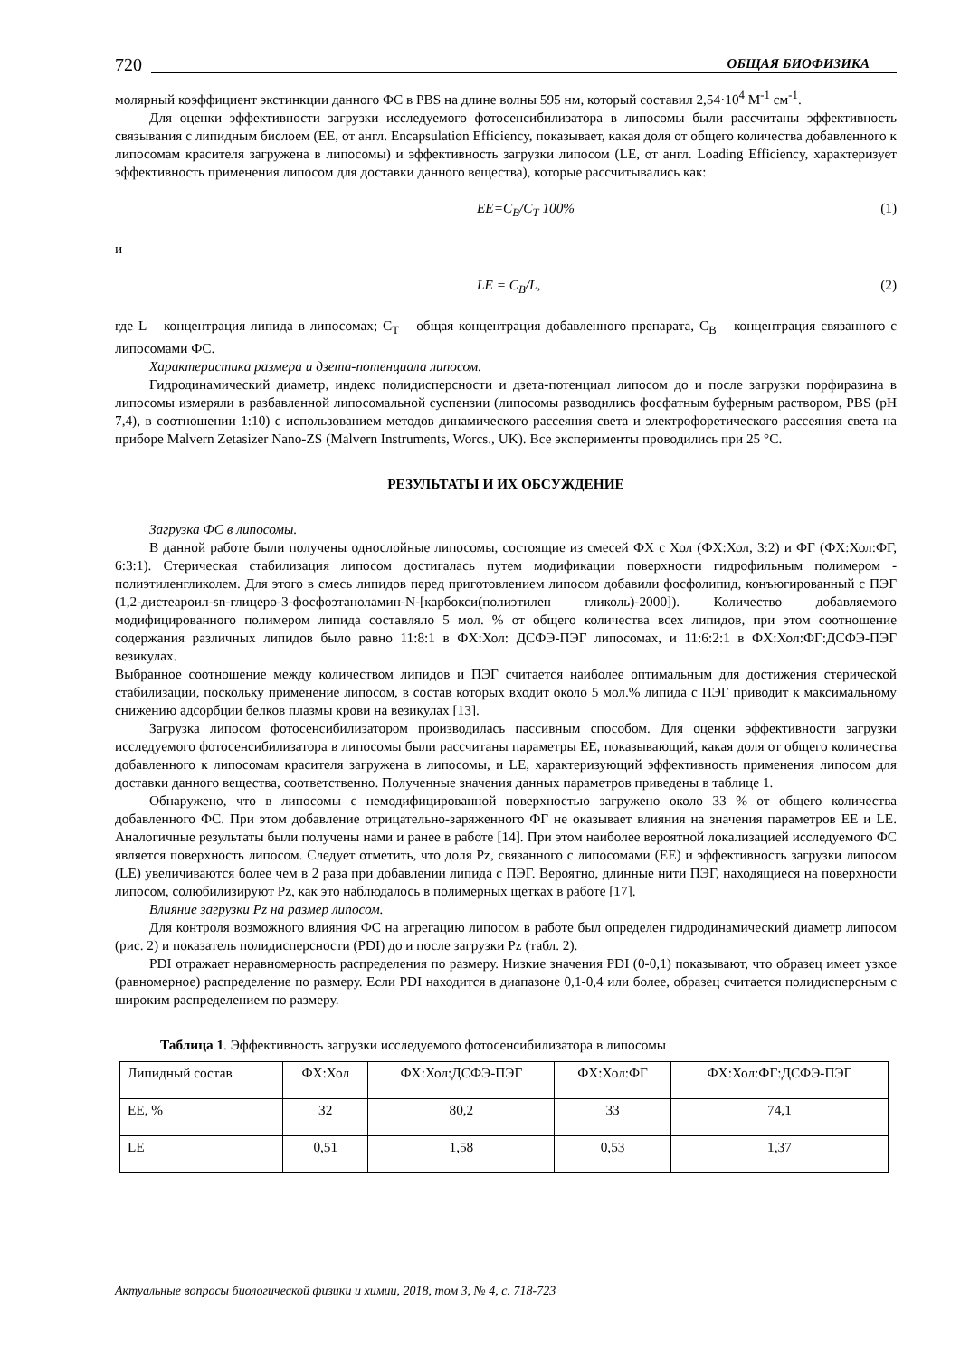720 ОБЩАЯ БИОФИЗИКА
молярный коэффициент экстинкции данного ФС в PBS на длине волны 595 нм, который составил 2,54·10<sup>4</sup> М<sup>-1</sup> см<sup>-1</sup>.
Для оценки эффективности загрузки исследуемого фотосенсибилизатора в липосомы были рассчитаны эффективность связывания с липидным бислоем (ЕЕ, от англ. Encapsulation Efficiency, показывает, какая доля от общего количества добавленного к липосомам красителя загружена в липосомы) и эффективность загрузки липосом (LE, от англ. Loading Efficiency, характеризует эффективность применения липосом для доставки данного вещества), которые рассчитывались как:
EE=C<sub>B</sub>/C<sub>T</sub> 100% (1)
и
LE = C<sub>B</sub>/L, (2)
где L – концентрация липида в липосомах; C<sub>T</sub> – общая концентрация добавленного препарата, C<sub>B</sub> – концентрация связанного с липосомами ФС.
Характеристика размера и дзета-потенциала липосом.
Гидродинамический диаметр, индекс полидисперсности и дзета-потенциал липосом до и после загрузки порфиразина в липосомы измеряли в разбавленной липосомальной суспензии (липосомы разводились фосфатным буферным раствором, PBS (pH 7,4), в соотношении 1:10) с использованием методов динамического рассеяния света и электрофоретического рассеяния света на приборе Malvern Zetasizer Nano-ZS (Malvern Instruments, Worcs., UK). Все эксперименты проводились при 25 °С.
РЕЗУЛЬТАТЫ И ИХ ОБСУЖДЕНИЕ
Загрузка ФС в липосомы.
В данной работе были получены однослойные липосомы, состоящие из смесей ФХ с Хол (ФХ:Хол, 3:2) и ФГ (ФХ:Хол:ФГ, 6:3:1). Стерическая стабилизация липосом достигалась путем модификации поверхности гидрофильным полимером - полиэтиленгликолем. Для этого в смесь липидов перед приготовлением липосом добавили фосфолипид, конъюгированный с ПЭГ (1,2-дистеароил-sn-глицеро-3-фосфоэтаноламин-N-[карбокси(полиэтилен гликоль)-2000]). Количество добавляемого модифицированного полимером липида составляло 5 мол. % от общего количества всех липидов, при этом соотношение содержания различных липидов было равно 11:8:1 в ФХ:Хол: ДСФЭ-ПЭГ липосомах, и 11:6:2:1 в ФХ:Хол:ФГ:ДСФЭ-ПЭГ везикулах.
Выбранное соотношение между количеством липидов и ПЭГ считается наиболее оптимальным для достижения стерической стабилизации, поскольку применение липосом, в состав которых входит около 5 мол.% липида с ПЭГ приводит к максимальному снижению адсорбции белков плазмы крови на везикулах [13].
Загрузка липосом фотосенсибилизатором производилась пассивным способом. Для оценки эффективности загрузки исследуемого фотосенсибилизатора в липосомы были рассчитаны параметры ЕЕ, показывающий, какая доля от общего количества добавленного к липосомам красителя загружена в липосомы, и LE, характеризующий эффективность применения липосом для доставки данного вещества, соответственно. Полученные значения данных параметров приведены в таблице 1.
Обнаружено, что в липосомы с немодифицированной поверхностью загружено около 33 % от общего количества добавленного ФС. При этом добавление отрицательно-заряженного ФГ не оказывает влияния на значения параметров ЕЕ и LE. Аналогичные результаты были получены нами и ранее в работе [14]. При этом наиболее вероятной локализацией исследуемого ФС является поверхность липосом. Следует отметить, что доля Pz, связанного с липосомами (ЕЕ) и эффективность загрузки липосом (LE) увеличиваются более чем в 2 раза при добавлении липида с ПЭГ. Вероятно, длинные нити ПЭГ, находящиеся на поверхности липосом, солюбилизируют Pz, как это наблюдалось в полимерных щетках в работе [17].
Влияние загрузки Pz на размер липосом.
Для контроля возможного влияния ФС на агрегацию липосом в работе был определен гидродинамический диаметр липосом (рис. 2) и показатель полидисперсности (PDI) до и после загрузки Pz (табл. 2).
PDI отражает неравномерность распределения по размеру. Низкие значения PDI (0-0,1) показывают, что образец имеет узкое (равномерное) распределение по размеру. Если PDI находится в диапазоне 0,1-0,4 или более, образец считается полидисперсным с широким распределением по размеру.
Таблица 1. Эффективность загрузки исследуемого фотосенсибилизатора в липосомы
| Липидный состав | ФХ:Хол | ФХ:Хол:ДСФЭ-ПЭГ | ФХ:Хол:ФГ | ФХ:Хол:ФГ:ДСФЭ-ПЭГ |
| ЕЕ, % | 32 | 80,2 | 33 | 74,1 |
| LE | 0,51 | 1,58 | 0,53 | 1,37 |
Актуальные вопросы биологической физики и химии, 2018, том 3, № 4, с. 718-723